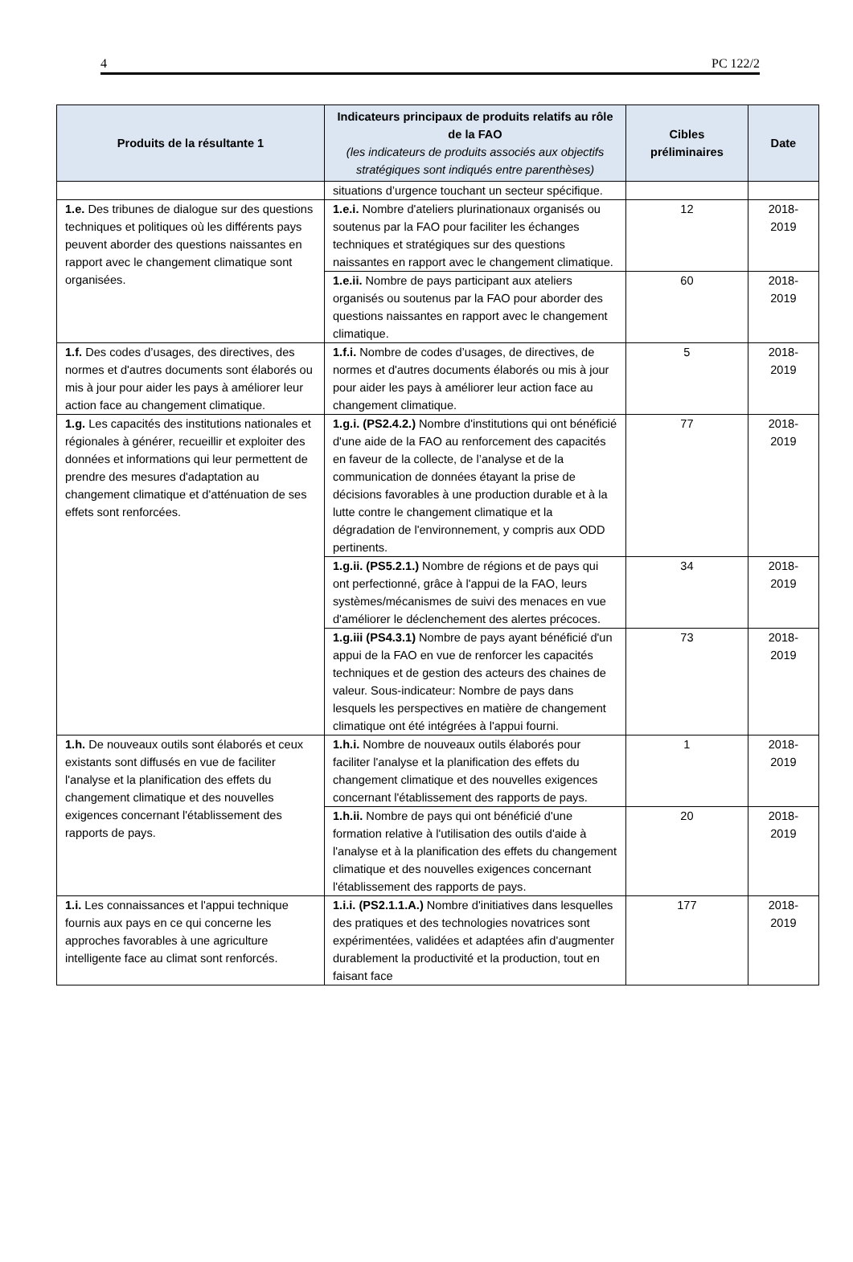4 PC 122/2
| Produits de la résultante 1 | Indicateurs principaux de produits relatifs au rôle de la FAO (les indicateurs de produits associés aux objectifs stratégiques sont indiqués entre parenthèses) | Cibles préliminaires | Date |
| --- | --- | --- | --- |
| | situations d’urgence touchant un secteur spécifique. | | |
| 1.e. Des tribunes de dialogue sur des questions techniques et politiques où les différents pays peuvent aborder des questions naissantes en rapport avec le changement climatique sont organisées. | 1.e.i. Nombre d'ateliers plurinationaux organisés ou soutenus par la FAO pour faciliter les échanges techniques et stratégiques sur des questions naissantes en rapport avec le changement climatique. | 12 | 2018-2019 |
| | 1.e.ii. Nombre de pays participant aux ateliers organisés ou soutenus par la FAO pour aborder des questions naissantes en rapport avec le changement climatique. | 60 | 2018-2019 |
| 1.f. Des codes d’usages, des directives, des normes et d'autres documents sont élaborés ou mis à jour pour aider les pays à améliorer leur action face au changement climatique. | 1.f.i. Nombre de codes d’usages, de directives, de normes et d'autres documents élaborés ou mis à jour pour aider les pays à améliorer leur action face au changement climatique. | 5 | 2018-2019 |
| 1.g. Les capacités des institutions nationales et régionales à générer, recueillir et exploiter des données et informations qui leur permettent de prendre des mesures d'adaptation au changement climatique et d'atténuation de ses effets sont renforcées. | 1.g.i. (PS2.4.2.) Nombre d'institutions qui ont bénéficié d'une aide de la FAO au renforcement des capacités en faveur de la collecte, de l’analyse et de la communication de données étayant la prise de décisions favorables à une production durable et à la lutte contre le changement climatique et la dégradation de l'environnement, y compris aux ODD pertinents. | 77 | 2018-2019 |
| | 1.g.ii. (PS5.2.1.) Nombre de régions et de pays qui ont perfectionné, grâce à l'appui de la FAO, leurs systèmes/mécanismes de suivi des menaces en vue d'améliorer le déclenchement des alertes précoces. | 34 | 2018-2019 |
| | 1.g.iii (PS4.3.1) Nombre de pays ayant bénéficié d'un appui de la FAO en vue de renforcer les capacités techniques et de gestion des acteurs des chaines de valeur. Sous-indicateur: Nombre de pays dans lesquels les perspectives en matière de changement climatique ont été intégrées à l'appui fourni. | 73 | 2018-2019 |
| 1.h. De nouveaux outils sont élaborés et ceux existants sont diffusés en vue de faciliter l'analyse et la planification des effets du changement climatique et des nouvelles exigences concernant l'établissement des rapports de pays. | 1.h.i. Nombre de nouveaux outils élaborés pour faciliter l'analyse et la planification des effets du changement climatique et des nouvelles exigences concernant l'établissement des rapports de pays. | 1 | 2018-2019 |
| | 1.h.ii. Nombre de pays qui ont bénéficié d'une formation relative à l'utilisation des outils d'aide à l'analyse et à la planification des effets du changement climatique et des nouvelles exigences concernant l'établissement des rapports de pays. | 20 | 2018-2019 |
| 1.i. Les connaissances et l'appui technique fournis aux pays en ce qui concerne les approches favorables à une agriculture intelligente face au climat sont renforcés. | 1.i.i. (PS2.1.1.A.) Nombre d'initiatives dans lesquelles des pratiques et des technologies novatrices sont expérimentées, validées et adaptées afin d'augmenter durablement la productivité et la production, tout en faisant face | 177 | 2018-2019 |